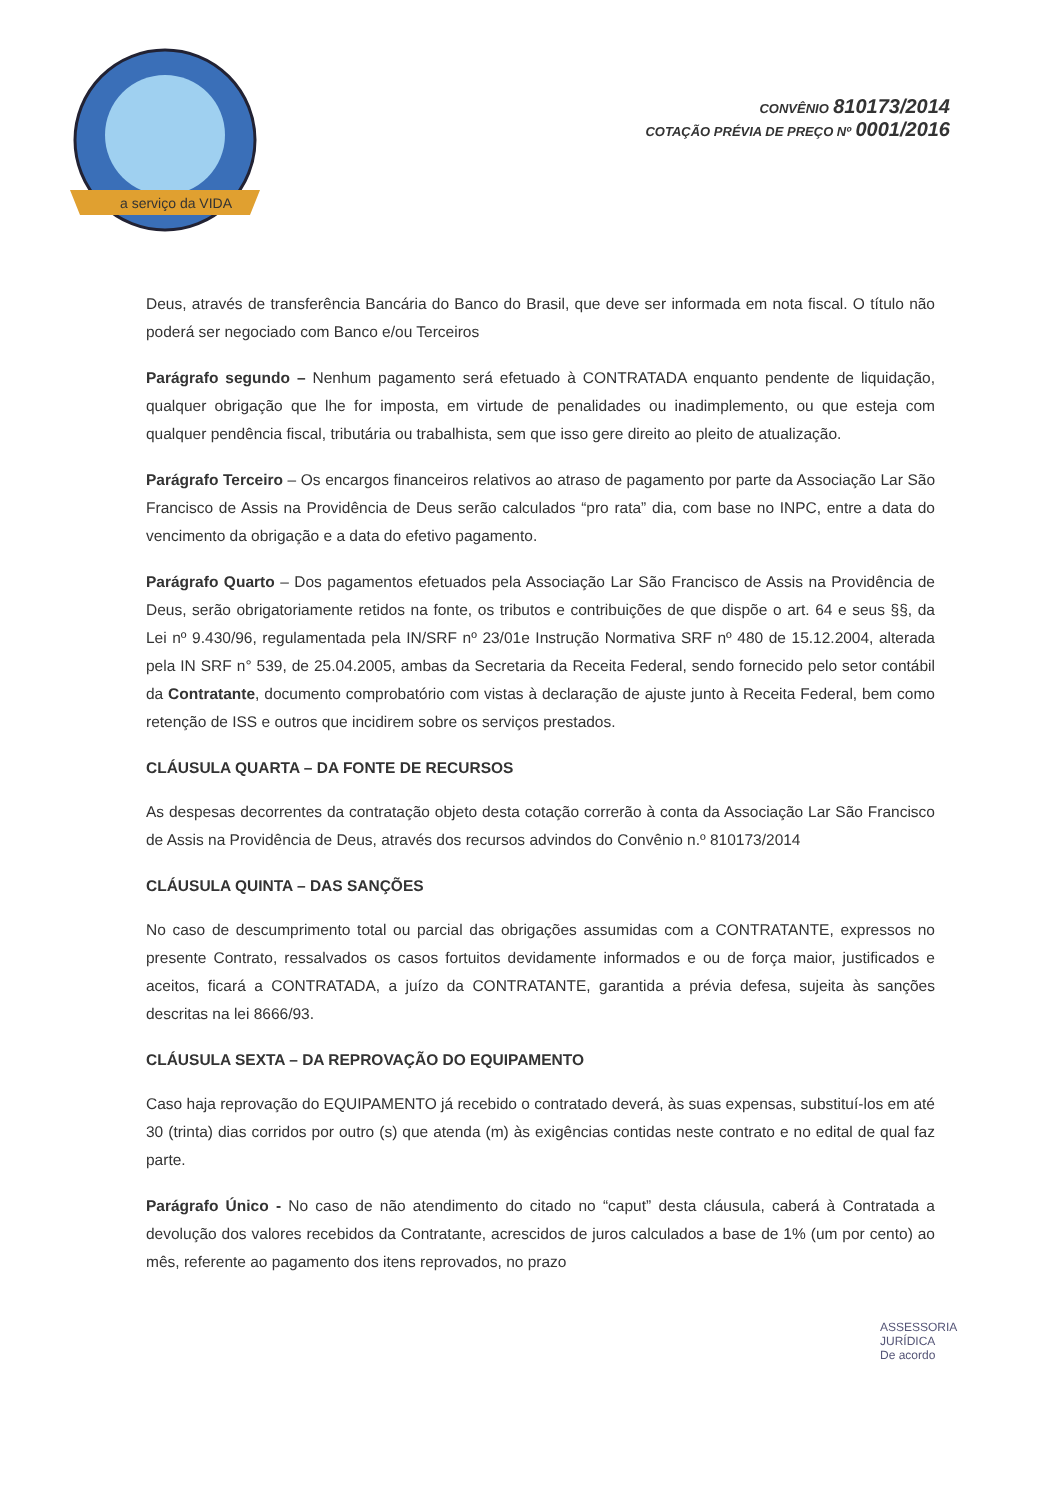a serviço da VIDA
CONVÊNIO 810173/2014
COTAÇÃO PRÉVIA DE PREÇO Nº 0001/2016
Deus, através de transferência Bancária do Banco do Brasil, que deve ser informada em nota fiscal. O título não poderá ser negociado com Banco e/ou Terceiros
Parágrafo segundo – Nenhum pagamento será efetuado à CONTRATADA enquanto pendente de liquidação, qualquer obrigação que lhe for imposta, em virtude de penalidades ou inadimplemento, ou que esteja com qualquer pendência fiscal, tributária ou trabalhista, sem que isso gere direito ao pleito de atualização.
Parágrafo Terceiro – Os encargos financeiros relativos ao atraso de pagamento por parte da Associação Lar São Francisco de Assis na Providência de Deus serão calculados “pro rata” dia, com base no INPC, entre a data do vencimento da obrigação e a data do efetivo pagamento.
Parágrafo Quarto – Dos pagamentos efetuados pela Associação Lar São Francisco de Assis na Providência de Deus, serão obrigatoriamente retidos na fonte, os tributos e contribuições de que dispõe o art. 64 e seus §§, da Lei nº 9.430/96, regulamentada pela IN/SRF nº 23/01e Instrução Normativa SRF nº 480 de 15.12.2004, alterada pela IN SRF n° 539, de 25.04.2005, ambas da Secretaria da Receita Federal, sendo fornecido pelo setor contábil da Contratante, documento comprobatório com vistas à declaração de ajuste junto à Receita Federal, bem como retenção de ISS e outros que incidirem sobre os serviços prestados.
CLÁUSULA QUARTA – DA FONTE DE RECURSOS
As despesas decorrentes da contratação objeto desta cotação correrão à conta da Associação Lar São Francisco de Assis na Providência de Deus, através dos recursos advindos do Convênio n.º 810173/2014
CLÁUSULA QUINTA – DAS SANÇÕES
No caso de descumprimento total ou parcial das obrigações assumidas com a CONTRATANTE, expressos no presente Contrato, ressalvados os casos fortuitos devidamente informados e ou de força maior, justificados e aceitos, ficará a CONTRATADA, a juízo da CONTRATANTE, garantida a prévia defesa, sujeita às sanções descritas na lei 8666/93.
CLÁUSULA SEXTA – DA REPROVAÇÃO DO EQUIPAMENTO
Caso haja reprovação do EQUIPAMENTO já recebido o contratado deverá, às suas expensas, substituí-los em até 30 (trinta) dias corridos por outro (s) que atenda (m) às exigências contidas neste contrato e no edital de qual faz parte.
Parágrafo Único - No caso de não atendimento do citado no “caput” desta cláusula, caberá à Contratada a devolução dos valores recebidos da Contratante, acrescidos de juros calculados a base de 1% (um por cento) ao mês, referente ao pagamento dos itens reprovados, no prazo
ASSESSORIA
JURÍDICA
De acordo